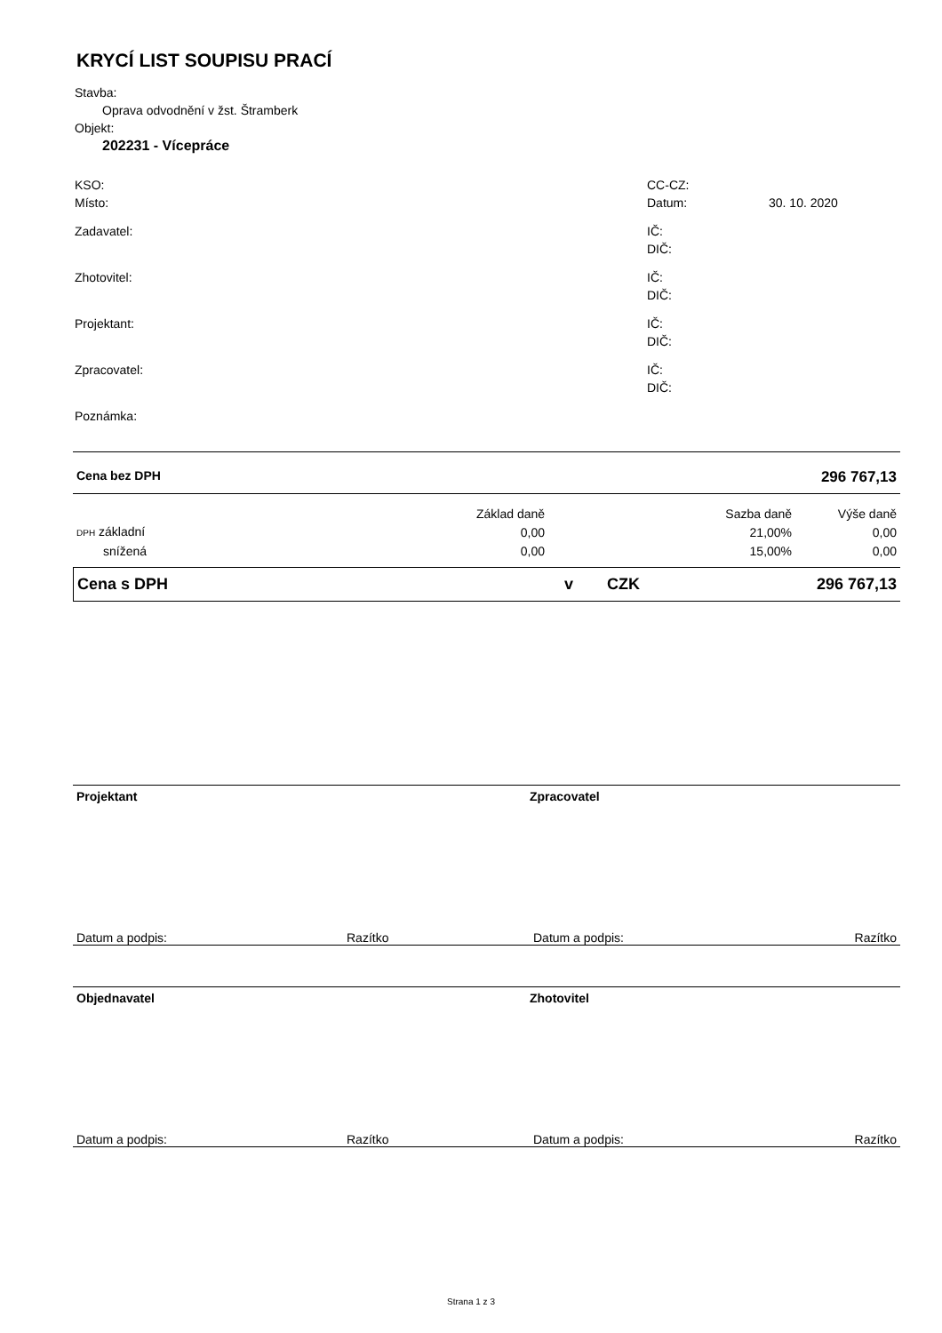KRYCÍ LIST SOUPISU PRACÍ
Stavba:
Oprava odvodnění v žst. Štramberk
Objekt:
202231 - Vícepráce
KSO:
Místo:
CC-CZ:
Datum: 30. 10. 2020
Zadavatel: IČ:
DIČ:
Zhotovitel: IČ:
DIČ:
Projektant: IČ:
DIČ:
Zpracovatel: IČ:
DIČ:
Poznámka:
Cena bez DPH 296 767,13
| | Základ daně | Sazba daně | Výše daně |
| DPH základní | 0,00 | 21,00% | 0,00 |
| snížená | 0,00 | 15,00% | 0,00 |
Cena s DPH v CZK 296 767,13
Projektant Zpracovatel
Datum a podpis: Razítko Datum a podpis: Razítko
Objednavatel Zhotovitel
Datum a podpis: Razítko Datum a podpis: Razítko
Strana 1 z 3